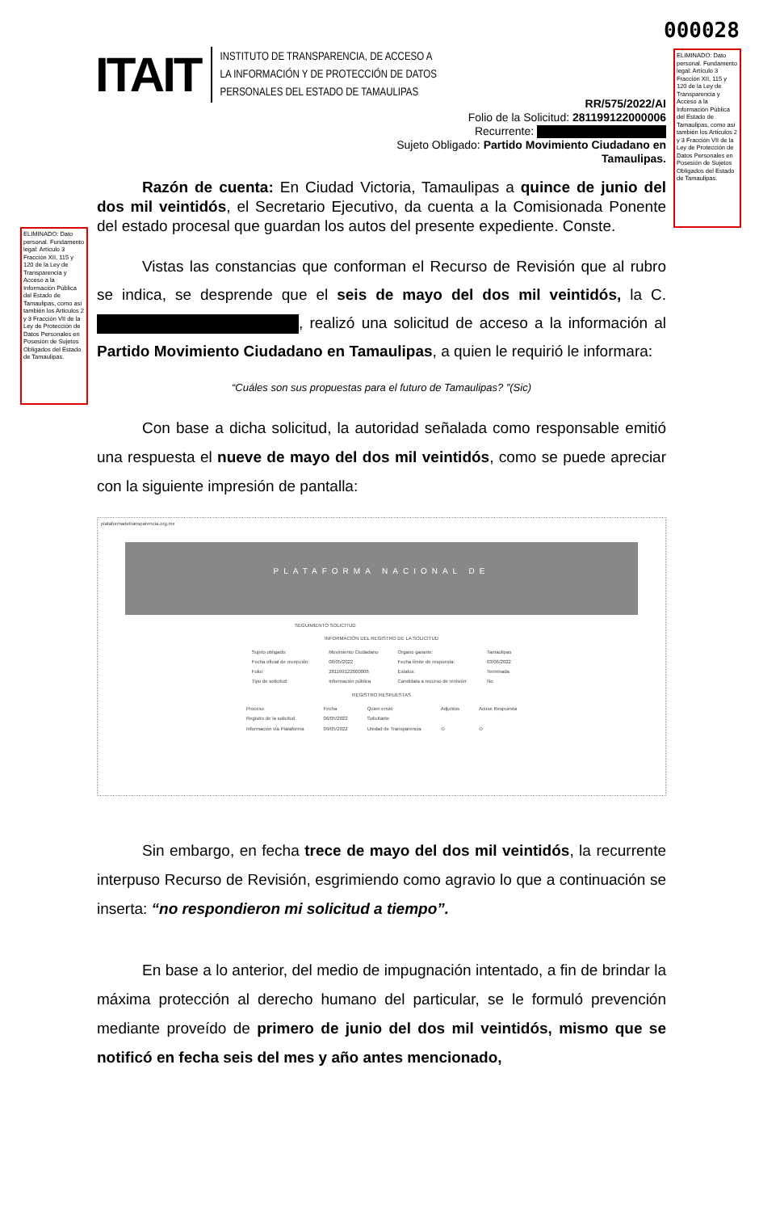000028
ELIMINADO: Dato personal. Fundamento legal: Artículo 3 Fracción XII, 115 y 120 de la Ley de Transparencia y Acceso a la Información Pública del Estado de Tamaulipas, como así también los Articulos 2 y 3 Fracción VII de la Ley de Protección de Datos Personales en Posesión de Sujetos Obligados del Estado de Tamaulipas.
ITAIT
INSTITUTO DE TRANSPARENCIA, DE ACCESO A
LA INFORMACIÓN Y DE PROTECCIÓN DE DATOS
PERSONALES DEL ESTADO DE TAMAULIPAS
RR/575/2022/AI
Folio de la Solicitud: 281199122000006
Recurrente:
Sujeto Obligado: Partido Movimiento Ciudadano en Tamaulipas.
ELIMINADO: Dato personal. Fundamento legal: Artículo 3 Fracción XII, 115 y 120 de la Ley de Transparencia y Acceso a la Información Pública del Estado de Tamaulipas, como así también los Articulos 2 y 3 Fracción VII de la Ley de Protección de Datos Personales en Posesión de Sujetos Obligados del Estado de Tamaulipas.
Razón de cuenta: En Ciudad Victoria, Tamaulipas a quince de junio del dos mil veintidós, el Secretario Ejecutivo, da cuenta a la Comisionada Ponente del estado procesal que guardan los autos del presente expediente. Conste.
Vistas las constancias que conforman el Recurso de Revisión que al rubro se indica, se desprende que el seis de mayo del dos mil veintidós, la C. , realizó una solicitud de acceso a la información al Partido Movimiento Ciudadano en Tamaulipas, a quien le requirió le informara:
“Cuáles son sus propuestas para el futuro de Tamaulipas? ”(Sic)
Con base a dicha solicitud, la autoridad señalada como responsable emitió una respuesta el nueve de mayo del dos mil veintidós, como se puede apreciar con la siguiente impresión de pantalla:
plataformadetransparencia.org.mx
PLATAFORMA NACIONAL DE
SEGUIMIENTO SOLICITUD
INFORMACIÓN DEL REGISTRO DE LA SOLICITUD
| Sujeto obligado: | Movimiento Ciudadano | Organo garante: | Tamaulipas |
| Fecha oficial de recepción: | 06/05/2022 | Fecha límite de respuesta: | 03/06/2022 |
| Folio: | 281199122000006 | Estatus: | Terminada |
| Tipo de solicitud: | Información pública | Candidata a recurso de revisión: | No |
REGISTRO RESPUESTAS
| Proceso | Fecha | Quien envió | Adjuntos | Acuse Respuesta |
| --- | --- | --- | --- | --- |
| Registro de la solicitud | 06/05/2022 | Solicitante | | |
| Información vía Plataforma | 09/05/2022 | Unidad de Transparencia | ⊙ | ⊙ |
Sin embargo, en fecha trece de mayo del dos mil veintidós, la recurrente interpuso Recurso de Revisión, esgrimiendo como agravio lo que a continuación se inserta: “no respondieron mi solicitud a tiempo”.
En base a lo anterior, del medio de impugnación intentado, a fin de brindar la máxima protección al derecho humano del particular, se le formuló prevención mediante proveído de primero de junio del dos mil veintidós, mismo que se notificó en fecha seis del mes y año antes mencionado,